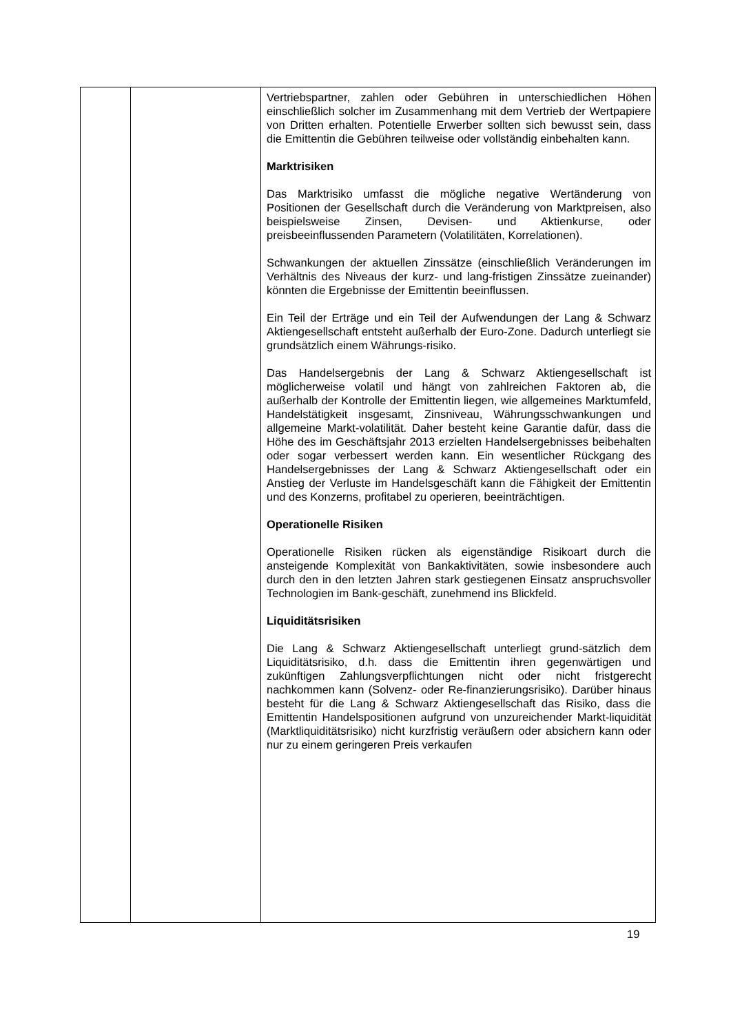| | | Vertriebspartner, zahlen oder Gebühren in unterschiedlichen Höhen einschließlich solcher im Zusammenhang mit dem Vertrieb der Wertpapiere von Dritten erhalten. Potentielle Erwerber sollten sich bewusst sein, dass die Emittentin die Gebühren teilweise oder vollständig einbehalten kann. Marktrisiken Das Marktrisiko umfasst die mögliche negative Wertänderung von Positionen der Gesellschaft durch die Veränderung von Marktpreisen, also beispielsweise Zinsen, Devisen- und Aktienkurse, oder preisbeeinflussenden Parametern (Volatilitäten, Korrelationen). Schwankungen der aktuellen Zinssätze (einschließlich Veränderungen im Verhältnis des Niveaus der kurz- und lang-fristigen Zinssätze zueinander) könnten die Ergebnisse der Emittentin beeinflussen. Ein Teil der Erträge und ein Teil der Aufwendungen der Lang & Schwarz Aktiengesellschaft entsteht außerhalb der Euro-Zone. Dadurch unterliegt sie grundsätzlich einem Währungs-risiko. Das Handelsergebnis der Lang & Schwarz Aktiengesellschaft ist möglicherweise volatil und hängt von zahlreichen Faktoren ab, die außerhalb der Kontrolle der Emittentin liegen, wie allgemeines Marktumfeld, Handelstätigkeit insgesamt, Zinsniveau, Währungsschwankungen und allgemeine Markt-volatilität. Daher besteht keine Garantie dafür, dass die Höhe des im Geschäftsjahr 2013 erzielten Handelsergebnisses beibehalten oder sogar verbessert werden kann. Ein wesentlicher Rückgang des Handelsergebnisses der Lang & Schwarz Aktiengesellschaft oder ein Anstieg der Verluste im Handelsgeschäft kann die Fähigkeit der Emittentin und des Konzerns, profitabel zu operieren, beeinträchtigen. Operationelle Risiken Operationelle Risiken rücken als eigenständige Risikoart durch die ansteigende Komplexität von Bankaktivitäten, sowie insbesondere auch durch den in den letzten Jahren stark gestiegenen Einsatz anspruchsvoller Technologien im Bank-geschäft, zunehmend ins Blickfeld. Liquiditätsrisiken Die Lang & Schwarz Aktiengesellschaft unterliegt grund-sätzlich dem Liquiditätsrisiko, d.h. dass die Emittentin ihren gegenwärtigen und zukünftigen Zahlungsverpflichtungen nicht oder nicht fristgerecht nachkommen kann (Solvenz- oder Re-finanzierungsrisiko). Darüber hinaus besteht für die Lang & Schwarz Aktiengesellschaft das Risiko, dass die Emittentin Handelspositionen aufgrund von unzureichender Markt-liquidität (Marktliquiditätsrisiko) nicht kurzfristig veräußern oder absichern kann oder nur zu einem geringeren Preis verkaufen |
19